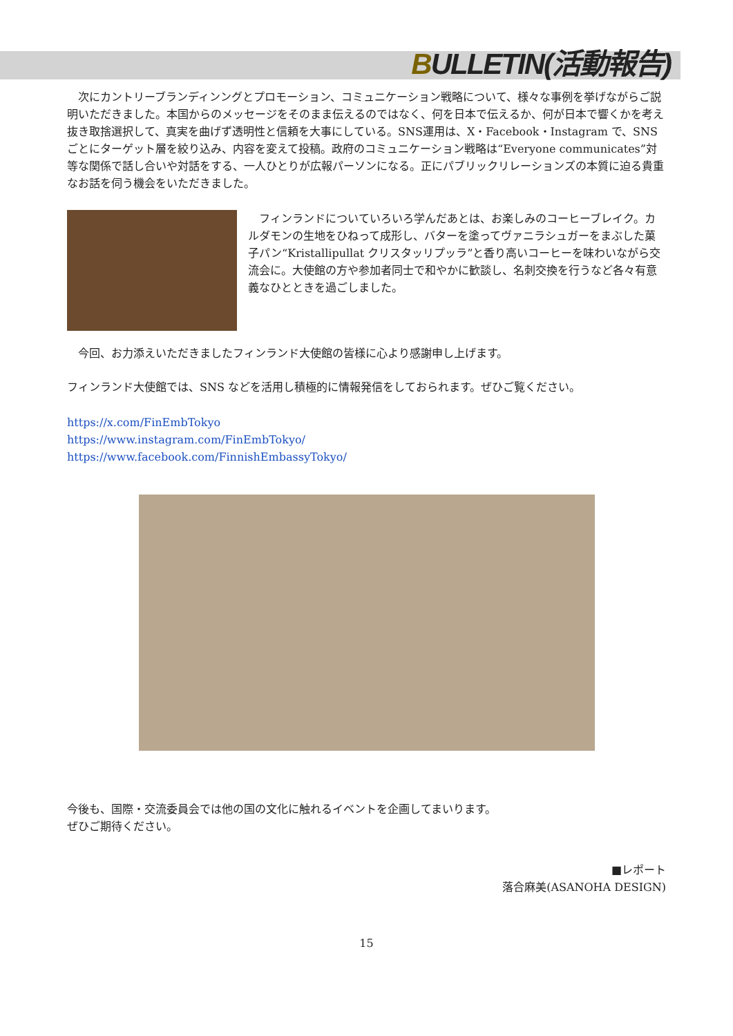BULLETIN(活動報告)
　次にカントリーブランディンングとプロモーション、コミュニケーション戦略について、様々な事例を挙げながらご説明いただきました。本国からのメッセージをそのまま伝えるのではなく、何を日本で伝えるか、何が日本で響くかを考え抜き取捨選択して、真実を曲げず透明性と信頼を大事にしている。SNS運用は、X・Facebook・Instagram で、SNS ごとにターゲット層を絞り込み、内容を変えて投稿。政府のコミュニケーション戦略は“Everyone communicates”対等な関係で話し合いや対話をする、一人ひとりが広報パーソンになる。正にパブリックリレーションズの本質に迫る貴重なお話を伺う機会をいただきました。
　フィンランドについていろいろ学んだあとは、お楽しみのコーヒーブレイク。カルダモンの生地をひねって成形し、バターを塗ってヴァニラシュガーをまぶした菓子パン“Kristallipullat クリスタッリプッラ”と香り高いコーヒーを味わいながら交流会に。大使館の方や参加者同士で和やかに歓談し、名刺交換を行うなど各々有意義なひとときを過ごしました。
　今回、お力添えいただきましたフィンランド大使館の皆様に心より感謝申し上げます。
フィンランド大使館では、SNS などを活用し積極的に情報発信をしておられます。ぜひご覧ください。
https://x.com/FinEmbTokyo
https://www.instagram.com/FinEmbTokyo/
https://www.facebook.com/FinnishEmbassyTokyo/
今後も、国際・交流委員会では他の国の文化に触れるイベントを企画してまいります。
ぜひご期待ください。
■レポート
落合麻美(ASANOHA DESIGN)
15